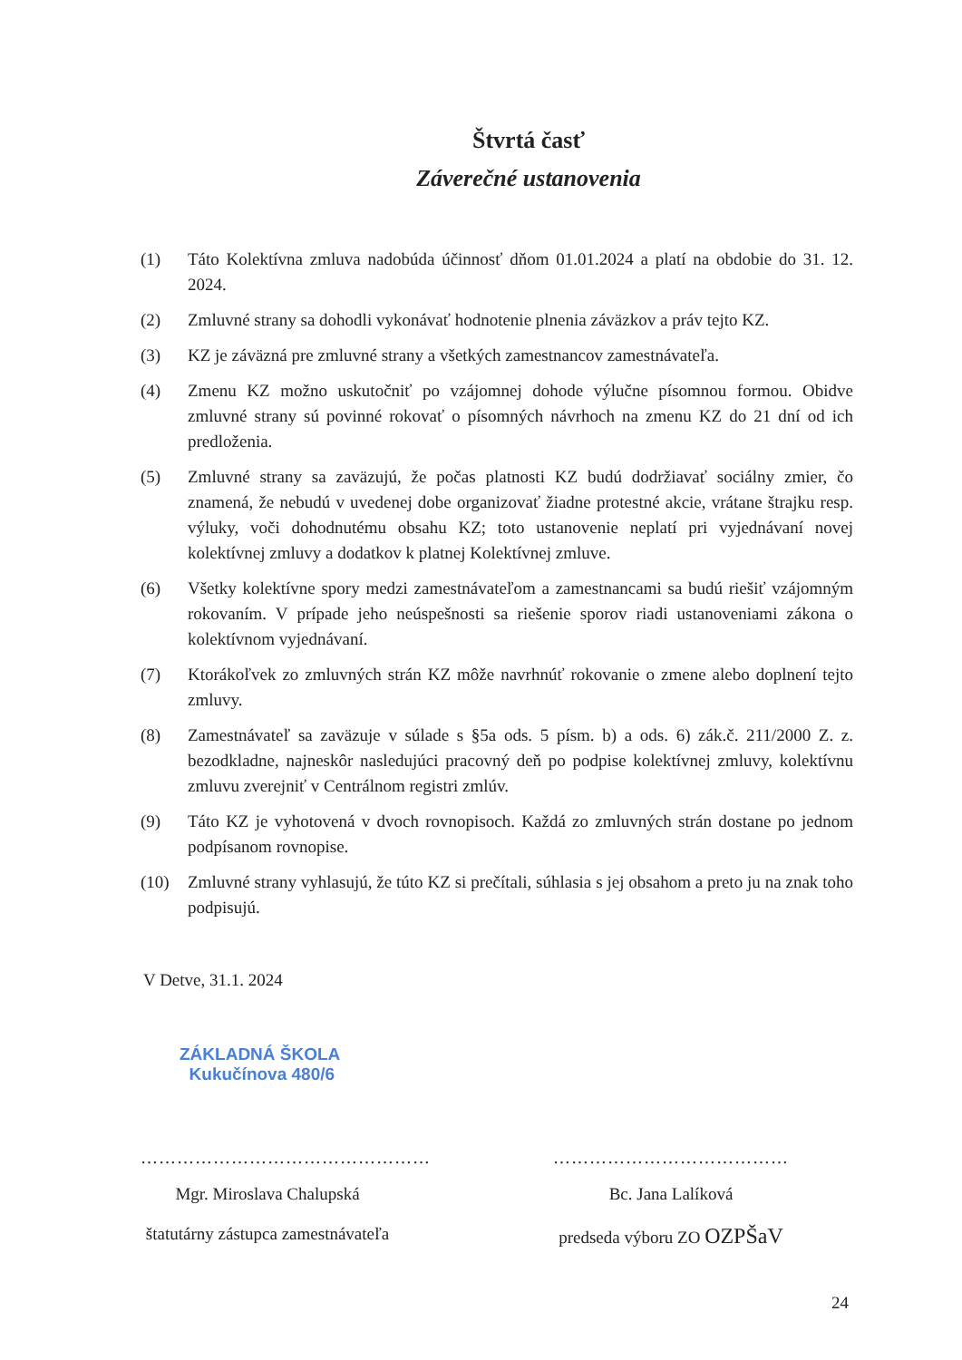Štvrtá časť
Záverečné ustanovenia
(1) Táto Kolektívna zmluva nadobúda účinnosť dňom 01.01.2024 a platí na obdobie do 31. 12. 2024.
(2) Zmluvné strany sa dohodli vykonávať hodnotenie plnenia záväzkov a práv tejto KZ.
(3) KZ je záväzná pre zmluvné strany a všetkých zamestnancov zamestnávateľa.
(4) Zmenu KZ možno uskutočniť po vzájomnej dohode výlučne písomnou formou. Obidve zmluvné strany sú povinné rokovať o písomných návrhoch na zmenu KZ do 21 dní od ich predloženia.
(5) Zmluvné strany sa zaväzujú, že počas platnosti KZ budú dodržiavať sociálny zmier, čo znamená, že nebudú v uvedenej dobe organizovať žiadne protestné akcie, vrátane štrajku resp. výluky, voči dohodnutému obsahu KZ; toto ustanovenie neplatí pri vyjednávaní novej kolektívnej zmluvy a dodatkov k platnej Kolektívnej zmluve.
(6) Všetky kolektívne spory medzi zamestnávateľom a zamestnancami sa budú riešiť vzájomným rokovaním. V prípade jeho neúspešnosti sa riešenie sporov riadi ustanoveniami zákona o kolektívnom vyjednávaní.
(7) Ktorákoľvek zo zmluvných strán KZ môže navrhnúť rokovanie o zmene alebo doplnení tejto zmluvy.
(8) Zamestnávateľ sa zaväzuje v súlade s §5a ods. 5 písm. b) a ods. 6) zák.č. 211/2000 Z. z. bezodkladne, najneskôr nasledujúci pracovný deň po podpise kolektívnej zmluvy, kolektívnu zmluvu zverejniť v Centrálnom registri zmlúv.
(9) Táto KZ je vyhotovená v dvoch rovnopisoch. Každá zo zmluvných strán dostane po jednom podpísanom rovnopise.
(10) Zmluvné strany vyhlasujú, že túto KZ si prečítali, súhlasia s jej obsahom a preto ju na znak toho podpisujú.
V Detve, 31.1. 2024
ZÁKLADNÁ ŠKOLA
Kukučínova 480/6
…………………………………………
Mgr. Miroslava Chalupská
štatutárny zástupca zamestnávateľa
…………………………………
Bc. Jana Lalíková
predseda výboru ZO OZPŠaV
24